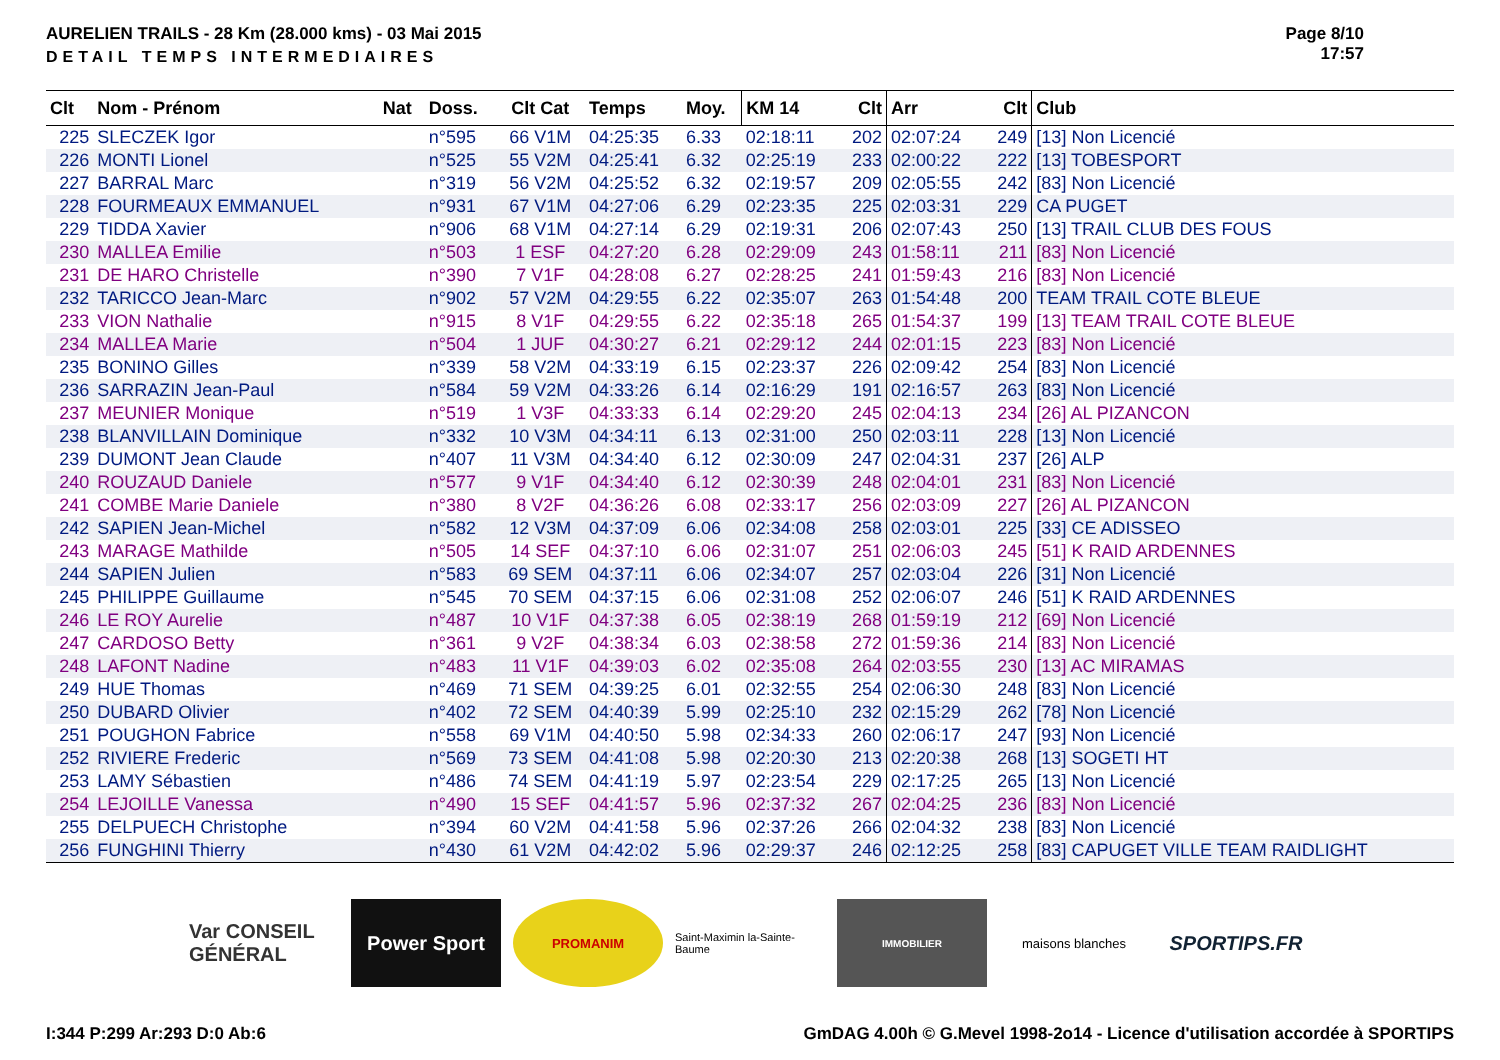AURELIEN TRAILS - 28 Km (28.000 kms) - 03 Mai 2015
DETAIL TEMPS INTERMEDIAIRES
Page 8/10
17:57
| Clt | Nom - Prénom | Nat | Doss. | Clt Cat | Temps | Moy. | KM 14 | Clt | Arr | Clt | Club |
| --- | --- | --- | --- | --- | --- | --- | --- | --- | --- | --- | --- |
| 225 | SLECZEK Igor | | n°595 | 66 V1M | 04:25:35 | 6.33 | 02:18:11 | 202 | 02:07:24 | 249 | [13] Non Licencié |
| 226 | MONTI Lionel | | n°525 | 55 V2M | 04:25:41 | 6.32 | 02:25:19 | 233 | 02:00:22 | 222 | [13] TOBESPORT |
| 227 | BARRAL Marc | | n°319 | 56 V2M | 04:25:52 | 6.32 | 02:19:57 | 209 | 02:05:55 | 242 | [83] Non Licencié |
| 228 | FOURMEAUX EMMANUEL | | n°931 | 67 V1M | 04:27:06 | 6.29 | 02:23:35 | 225 | 02:03:31 | 229 | CA PUGET |
| 229 | TIDDA Xavier | | n°906 | 68 V1M | 04:27:14 | 6.29 | 02:19:31 | 206 | 02:07:43 | 250 | [13] TRAIL CLUB DES FOUS |
| 230 | MALLEA Emilie | | n°503 | 1 ESF | 04:27:20 | 6.28 | 02:29:09 | 243 | 01:58:11 | 211 | [83] Non Licencié |
| 231 | DE HARO Christelle | | n°390 | 7 V1F | 04:28:08 | 6.27 | 02:28:25 | 241 | 01:59:43 | 216 | [83] Non Licencié |
| 232 | TARICCO Jean-Marc | | n°902 | 57 V2M | 04:29:55 | 6.22 | 02:35:07 | 263 | 01:54:48 | 200 | TEAM TRAIL COTE BLEUE |
| 233 | VION Nathalie | | n°915 | 8 V1F | 04:29:55 | 6.22 | 02:35:18 | 265 | 01:54:37 | 199 | [13] TEAM TRAIL COTE BLEUE |
| 234 | MALLEA Marie | | n°504 | 1 JUF | 04:30:27 | 6.21 | 02:29:12 | 244 | 02:01:15 | 223 | [83] Non Licencié |
| 235 | BONINO Gilles | | n°339 | 58 V2M | 04:33:19 | 6.15 | 02:23:37 | 226 | 02:09:42 | 254 | [83] Non Licencié |
| 236 | SARRAZIN Jean-Paul | | n°584 | 59 V2M | 04:33:26 | 6.14 | 02:16:29 | 191 | 02:16:57 | 263 | [83] Non Licencié |
| 237 | MEUNIER Monique | | n°519 | 1 V3F | 04:33:33 | 6.14 | 02:29:20 | 245 | 02:04:13 | 234 | [26] AL PIZANCON |
| 238 | BLANVILLAIN Dominique | | n°332 | 10 V3M | 04:34:11 | 6.13 | 02:31:00 | 250 | 02:03:11 | 228 | [13] Non Licencié |
| 239 | DUMONT Jean Claude | | n°407 | 11 V3M | 04:34:40 | 6.12 | 02:30:09 | 247 | 02:04:31 | 237 | [26] ALP |
| 240 | ROUZAUD Daniele | | n°577 | 9 V1F | 04:34:40 | 6.12 | 02:30:39 | 248 | 02:04:01 | 231 | [83] Non Licencié |
| 241 | COMBE Marie Daniele | | n°380 | 8 V2F | 04:36:26 | 6.08 | 02:33:17 | 256 | 02:03:09 | 227 | [26] AL PIZANCON |
| 242 | SAPIEN Jean-Michel | | n°582 | 12 V3M | 04:37:09 | 6.06 | 02:34:08 | 258 | 02:03:01 | 225 | [33] CE ADISSEO |
| 243 | MARAGE Mathilde | | n°505 | 14 SEF | 04:37:10 | 6.06 | 02:31:07 | 251 | 02:06:03 | 245 | [51] K RAID ARDENNES |
| 244 | SAPIEN Julien | | n°583 | 69 SEM | 04:37:11 | 6.06 | 02:34:07 | 257 | 02:03:04 | 226 | [31] Non Licencié |
| 245 | PHILIPPE Guillaume | | n°545 | 70 SEM | 04:37:15 | 6.06 | 02:31:08 | 252 | 02:06:07 | 246 | [51] K RAID ARDENNES |
| 246 | LE ROY Aurelie | | n°487 | 10 V1F | 04:37:38 | 6.05 | 02:38:19 | 268 | 01:59:19 | 212 | [69] Non Licencié |
| 247 | CARDOSO Betty | | n°361 | 9 V2F | 04:38:34 | 6.03 | 02:38:58 | 272 | 01:59:36 | 214 | [83] Non Licencié |
| 248 | LAFONT Nadine | | n°483 | 11 V1F | 04:39:03 | 6.02 | 02:35:08 | 264 | 02:03:55 | 230 | [13] AC MIRAMAS |
| 249 | HUE Thomas | | n°469 | 71 SEM | 04:39:25 | 6.01 | 02:32:55 | 254 | 02:06:30 | 248 | [83] Non Licencié |
| 250 | DUBARD Olivier | | n°402 | 72 SEM | 04:40:39 | 5.99 | 02:25:10 | 232 | 02:15:29 | 262 | [78] Non Licencié |
| 251 | POUGHON Fabrice | | n°558 | 69 V1M | 04:40:50 | 5.98 | 02:34:33 | 260 | 02:06:17 | 247 | [93] Non Licencié |
| 252 | RIVIERE Frederic | | n°569 | 73 SEM | 04:41:08 | 5.98 | 02:20:30 | 213 | 02:20:38 | 268 | [13] SOGETI HT |
| 253 | LAMY Sébastien | | n°486 | 74 SEM | 04:41:19 | 5.97 | 02:23:54 | 229 | 02:17:25 | 265 | [13] Non Licencié |
| 254 | LEJOILLE Vanessa | | n°490 | 15 SEF | 04:41:57 | 5.96 | 02:37:32 | 267 | 02:04:25 | 236 | [83] Non Licencié |
| 255 | DELPUECH Christophe | | n°394 | 60 V2M | 04:41:58 | 5.96 | 02:37:26 | 266 | 02:04:32 | 238 | [83] Non Licencié |
| 256 | FUNGHINI Thierry | | n°430 | 61 V2M | 04:42:02 | 5.96 | 02:29:37 | 246 | 02:12:25 | 258 | [83] CAPUGET VILLE TEAM RAIDLIGHT |
Var CONSEIL GÉNÉRAL
Power Sport
PROMANIM
Saint-Maximin la-Sainte-Baume
IMMOBILIER
maisons blanches
SPORTIPS.FR
I:344 P:299 Ar:293 D:0 Ab:6 GmDAG 4.00h © G.Mevel 1998-2o14 - Licence d'utilisation accordée à SPORTIPS